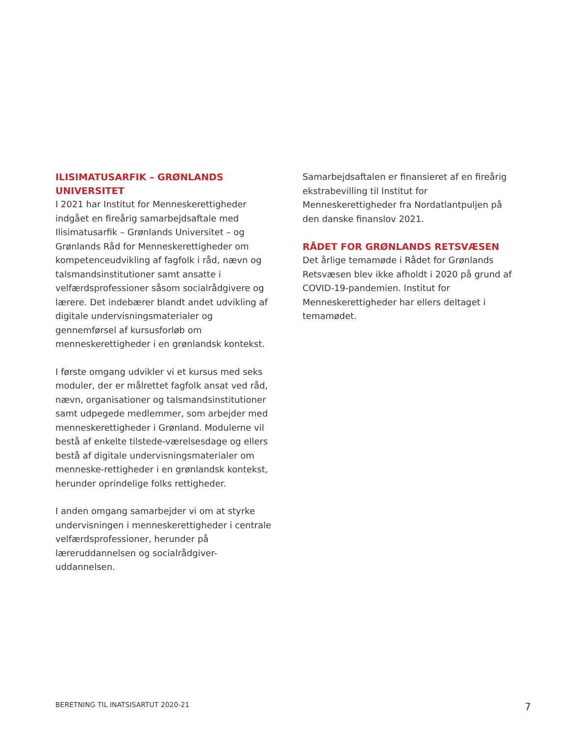ILISIMATUSARFIK – GRØNLANDS UNIVERSITET
I 2021 har Institut for Menneskerettigheder indgået en fireårig samarbejdsaftale med Ilisimatusarfik – Grønlands Universitet – og Grønlands Råd for Menneskerettigheder om kompetenceudvikling af fagfolk i råd, nævn og talsmandsinstitutioner samt ansatte i velfærdsprofessioner såsom socialrådgivere og lærere. Det indebærer blandt andet udvikling af digitale undervisningsmaterialer og gennemførsel af kursusforløb om menneskerettigheder i en grønlandsk kontekst.
I første omgang udvikler vi et kursus med seks moduler, der er målrettet fagfolk ansat ved råd, nævn, organisationer og talsmandsinstitutioner samt udpegede medlemmer, som arbejder med menneskerettigheder i Grønland. Modulerne vil bestå af enkelte tilstede-værelsesdage og ellers bestå af digitale undervisningsmaterialer om menneske-rettigheder i en grønlandsk kontekst, herunder oprindelige folks rettigheder.
I anden omgang samarbejder vi om at styrke undervisningen i menneskerettigheder i centrale velfærdsprofessioner, herunder på læreruddannelsen og socialrådgiver-uddannelsen.
Samarbejdsaftalen er finansieret af en fireårig ekstrabevilling til Institut for Menneskerettigheder fra Nordatlantpuljen på den danske finanslov 2021.
RÅDET FOR GRØNLANDS RETSVÆSEN
Det årlige temamøde i Rådet for Grønlands Retsvæsen blev ikke afholdt i 2020 på grund af COVID-19-pandemien. Institut for Menneskerettigheder har ellers deltaget i temamødet.
BERETNING TIL INATSISARTUT 2020-21 7